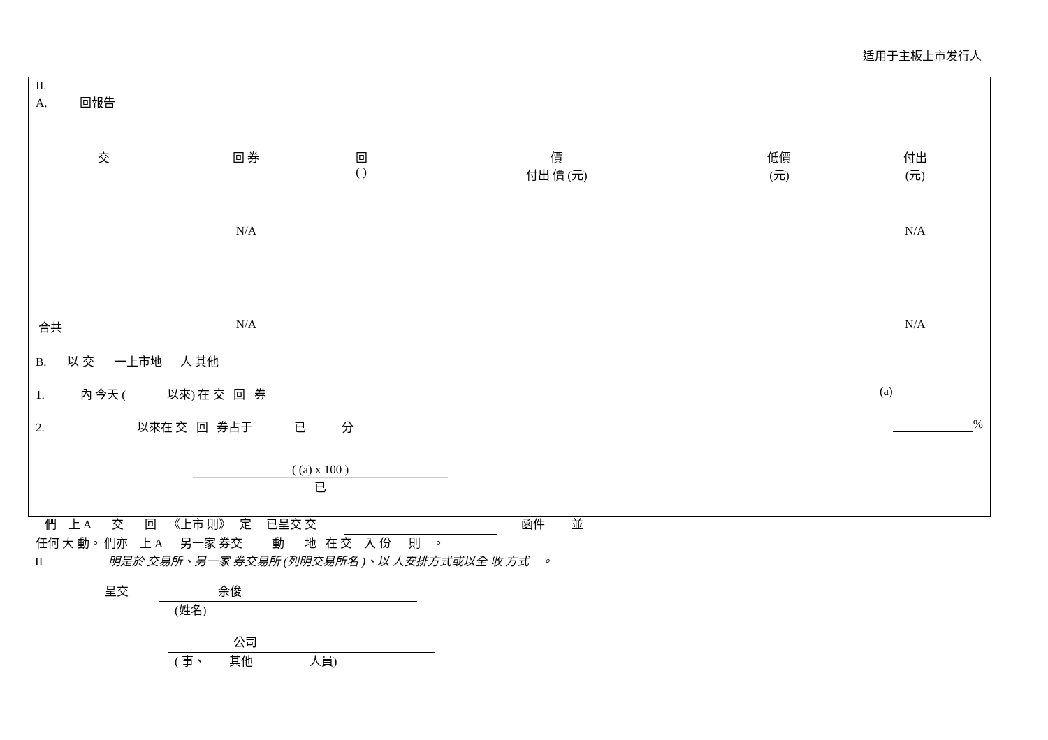适用于主板上市发行人
II.
A. 回報告
| 交 | 回 券 | 回 ( ) | 價 付出 價 (元) | 低價 (元) | 付出 (元) |
| --- | --- | --- | --- | --- | --- |
| | N/A | | | | N/A |
| 合共 | N/A | | | | N/A |
B. 以 交 一上市地 人 其他
1. 內 今天 ( 以來) 在 交 回 券 (a)
2. 以來在 交 回 券占于 已 分 %
( (a) x 100 )
已
們 上 A 交 回 《上市 則》 定 已呈交 交 函件 並
任何 大 動。 們亦 上 A 另一家 券交 動 地 在 交 入 份 則 。
II 明是於 交易所、另一家 券交易所 (列明交易所名 )、以 人安排方式或以全 收 方式 。
呈交 余俊
(姓名)
公司
( 事、 其他 人員)